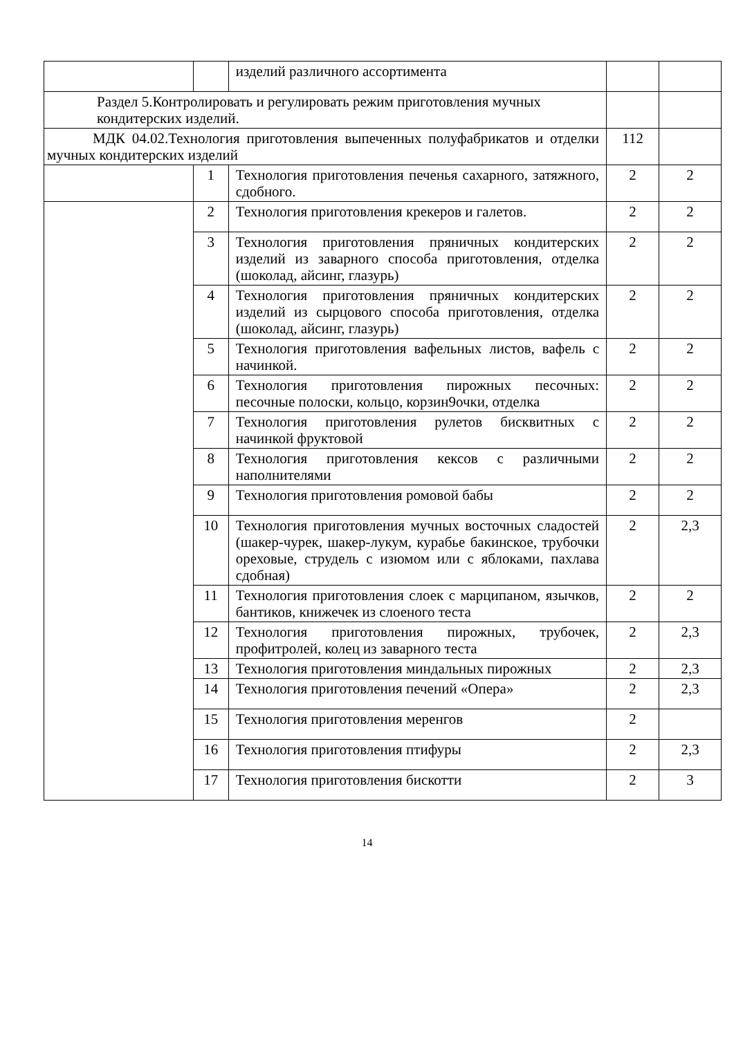| | | изделий различного ассортимента | | |
| Раздел 5.Контролировать и регулировать режим приготовления мучных кондитерских изделий. | | | | |
| МДК 04.02.Технология приготовления выпеченных полуфабрикатов и отделки мучных кондитерских изделий | | | 112 | |
| | 1 | Технология приготовления печенья сахарного, затяжного, сдобного. | 2 | 2 |
| | 2 | Технология приготовления крекеров и галетов. | 2 | 2 |
| | 3 | Технология приготовления пряничных кондитерских изделий из заварного способа приготовления, отделка (шоколад, айсинг, глазурь) | 2 | 2 |
| | 4 | Технология приготовления пряничных кондитерских изделий из сырцового способа приготовления, отделка (шоколад, айсинг, глазурь) | 2 | 2 |
| | 5 | Технология приготовления вафельных листов, вафель с начинкой. | 2 | 2 |
| | 6 | Технология приготовления пирожных песочных: песочные полоски, кольцо, корзин9очки, отделка | 2 | 2 |
| | 7 | Технология приготовления рулетов бисквитных с начинкой фруктовой | 2 | 2 |
| | 8 | Технология приготовления кексов с различными наполнителями | 2 | 2 |
| | 9 | Технология приготовления ромовой бабы | 2 | 2 |
| | 10 | Технология приготовления мучных восточных сладостей (шакер-чурек, шакер-лукум, курабье бакинское, трубочки ореховые, струдель с изюмом или с яблоками, пахлава сдобная) | 2 | 2,3 |
| | 11 | Технология приготовления слоек с марципаном, язычков, бантиков, книжечек из слоеного теста | 2 | 2 |
| | 12 | Технология приготовления пирожных, трубочек, профитролей, колец из заварного теста | 2 | 2,3 |
| | 13 | Технология приготовления миндальных пирожных | 2 | 2,3 |
| | 14 | Технология приготовления печений «Опера» | 2 | 2,3 |
| | 15 | Технология приготовления меренгов | 2 | |
| | 16 | Технология приготовления птифуры | 2 | 2,3 |
| | 17 | Технология приготовления бискотти | 2 | 3 |
14